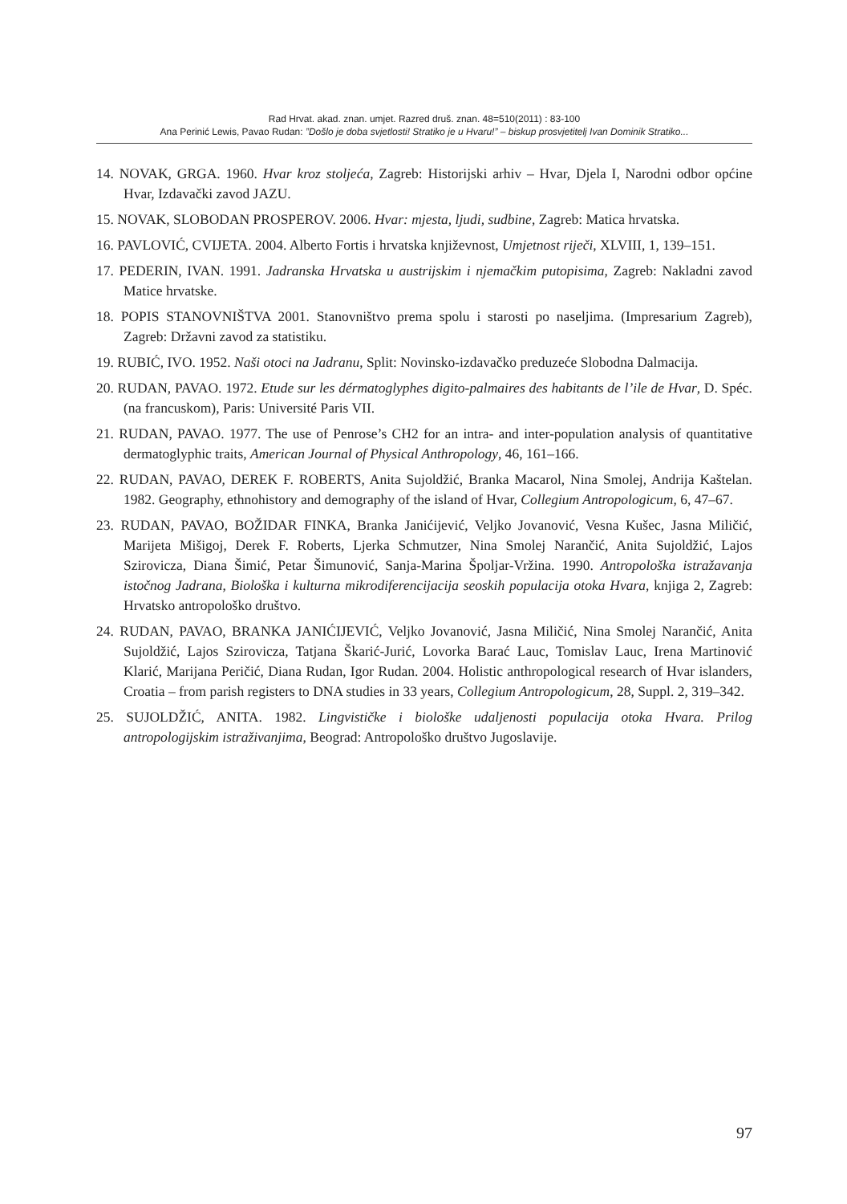Rad Hrvat. akad. znan. umjet. Razred druš. znan. 48=510(2011) : 83-100
Ana Perinić Lewis, Pavao Rudan: ”Došlo je doba svjetlosti! Stratiko je u Hvaru!” – biskup prosvjetitelj Ivan Dominik Stratiko...
14. NOVAK, GRGA. 1960. Hvar kroz stoljeća, Zagreb: Historijski arhiv – Hvar, Djela I, Narodni odbor općine Hvar, Izdavački zavod JAZU.
15. NOVAK, SLOBODAN PROSPEROV. 2006. Hvar: mjesta, ljudi, sudbine, Zagreb: Matica hrvatska.
16. PAVLOVIĆ, CVIJETA. 2004. Alberto Fortis i hrvatska književnost, Umjetnost riječi, XLVIII, 1, 139–151.
17. PEDERIN, IVAN. 1991. Jadranska Hrvatska u austrijskim i njemačkim putopisima, Zagreb: Nakladni zavod Matice hrvatske.
18. POPIS STANOVNIŠTVA 2001. Stanovništvo prema spolu i starosti po naseljima. (Impresarium Zagreb), Zagreb: Državni zavod za statistiku.
19. RUBIĆ, IVO. 1952. Naši otoci na Jadranu, Split: Novinsko-izdavačko preduzeće Slobodna Dalmacija.
20. RUDAN, PAVAO. 1972. Etude sur les dérmatoglyphes digito-palmaires des habitants de l’ile de Hvar, D. Spéc. (na francuskom), Paris: Université Paris VII.
21. RUDAN, PAVAO. 1977. The use of Penrose’s CH2 for an intra- and inter-population analysis of quantitative dermatoglyphic traits, American Journal of Physical Anthropology, 46, 161–166.
22. RUDAN, PAVAO, DEREK F. ROBERTS, Anita Sujoldžić, Branka Macarol, Nina Smolej, Andrija Kaštelan. 1982. Geography, ethnohistory and demography of the island of Hvar, Collegium Antropologicum, 6, 47–67.
23. RUDAN, PAVAO, BOŽIDAR FINKA, Branka Janićijević, Veljko Jovanović, Vesna Kušec, Jasna Miličić, Marijeta Mišigoj, Derek F. Roberts, Ljerka Schmutzer, Nina Smolej Narančić, Anita Sujoldžić, Lajos Szirovicza, Diana Šimić, Petar Šimunović, Sanja-Marina Špoljar-Vržina. 1990. Antropološka istražavanja istočnog Jadrana, Biološka i kulturna mikrodiferencijacija seoskih populacija otoka Hvara, knjiga 2, Zagreb: Hrvatsko antropološko društvo.
24. RUDAN, PAVAO, BRANKA JANIĆIJEVIĆ, Veljko Jovanović, Jasna Miličić, Nina Smolej Narančić, Anita Sujoldžić, Lajos Szirovicza, Tatjana Škarić-Jurić, Lovorka Barać Lauc, Tomislav Lauc, Irena Martinović Klarić, Marijana Peričić, Diana Rudan, Igor Rudan. 2004. Holistic anthropological research of Hvar islanders, Croatia – from parish registers to DNA studies in 33 years, Collegium Antropologicum, 28, Suppl. 2, 319–342.
25. SUJOLDŽIĆ, ANITA. 1982. Lingvističke i biološke udaljenosti populacija otoka Hvara. Prilog antropologijskim istraživanjima, Beograd: Antropološko društvo Jugoslavije.
97